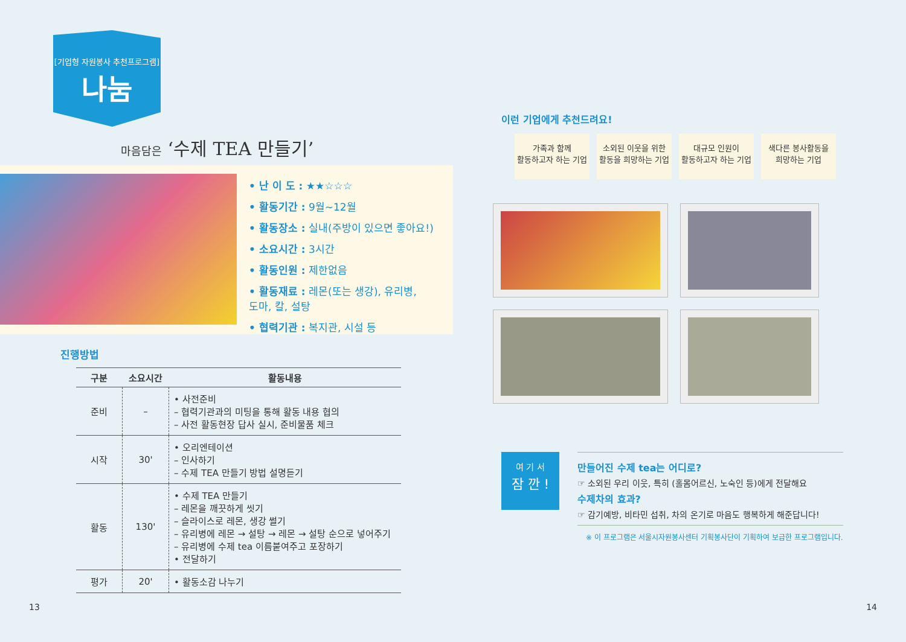[기업형 자원봉사 추천프로그램]
나눔
마음담은 ‘수제 TEA 만들기’
• 난 이 도 : ★★☆☆☆
• 활동기간 : 9월~12월
• 활동장소 : 실내(주방이 있으면 좋아요!)
• 소요시간 : 3시간
• 활동인원 : 제한없음
• 활동재료 : 레몬(또는 생강), 유리병,
도마, 칼, 설탕
• 협력기관 : 복지관, 시설 등
진행방법
| 구분 | 소요시간 | 활동내용 |
| --- | --- | --- |
| 준비 | – | • 사전준비 – 협력기관과의 미팅을 통해 활동 내용 협의 – 사전 활동현장 답사 실시, 준비물품 체크 |
| 시작 | 30' | • 오리엔테이션 – 인사하기 – 수제 TEA 만들기 방법 설명듣기 |
| 활동 | 130' | • 수제 TEA 만들기 – 레몬을 깨끗하게 씻기 – 슬라이스로 레몬, 생강 썰기 – 유리병에 레몬 → 설탕 → 레몬 → 설탕 순으로 넣어주기 – 유리병에 수제 tea 이름붙여주고 포장하기 • 전달하기 |
| 평가 | 20' | • 활동소감 나누기 |
13
이런 기업에게 추천드려요!
가족과 함께
활동하고자 하는 기업
소외된 이웃을 위한
활동을 희망하는 기업
대규모 인원이
활동하고자 하는 기업
색다른 봉사활동을
희망하는 기업
여 기 서
잠 깐 !
만들어진 수제 tea는 어디로?
☞ 소외된 우리 이웃, 특히 (홀몸어르신, 노숙인 등)에게 전달해요
수제차의 효과?
☞ 감기예방, 비타민 섭취, 차의 온기로 마음도 행복하게 해준답니다!
※ 이 프로그램은 서울시자원봉사센터 기획봉사단이 기획하여 보급한 프로그램입니다.
14